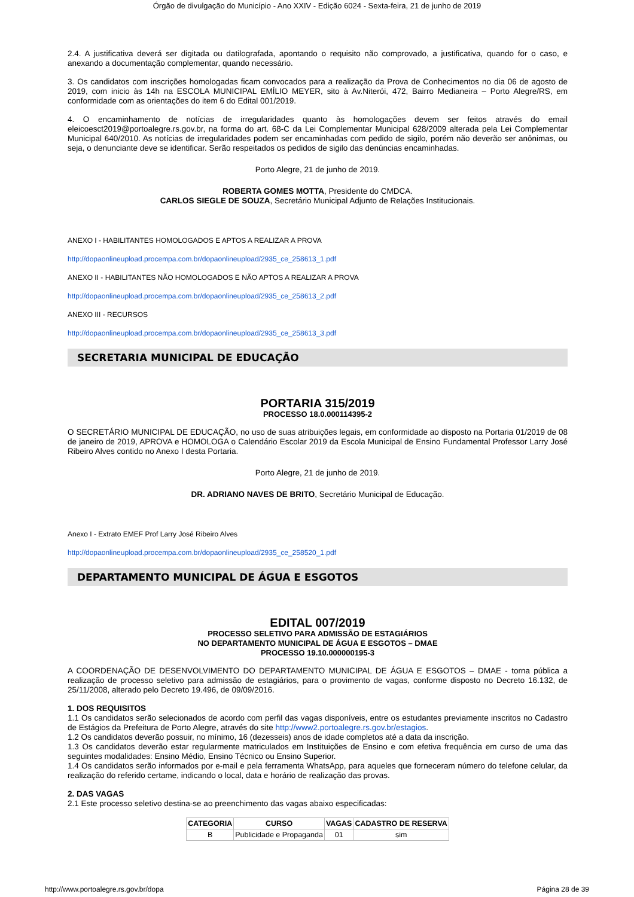Órgão de divulgação do Município - Ano XXIV - Edição 6024 - Sexta-feira, 21 de junho de 2019
2.4. A justificativa deverá ser digitada ou datilografada, apontando o requisito não comprovado, a justificativa, quando for o caso, e anexando a documentação complementar, quando necessário.
3. Os candidatos com inscrições homologadas ficam convocados para a realização da Prova de Conhecimentos no dia 06 de agosto de 2019, com inicio às 14h na ESCOLA MUNICIPAL EMÍLIO MEYER, sito à Av.Niterói, 472, Bairro Medianeira – Porto Alegre/RS, em conformidade com as orientações do item 6 do Edital 001/2019.
4. O encaminhamento de notícias de irregularidades quanto às homologações devem ser feitos através do email eleicoesct2019@portoalegre.rs.gov.br, na forma do art. 68-C da Lei Complementar Municipal 628/2009 alterada pela Lei Complementar Municipal 640/2010. As notícias de irregularidades podem ser encaminhadas com pedido de sigilo, porém não deverão ser anônimas, ou seja, o denunciante deve se identificar. Serão respeitados os pedidos de sigilo das denúncias encaminhadas.
Porto Alegre, 21 de junho de 2019.
ROBERTA GOMES MOTTA, Presidente do CMDCA.
CARLOS SIEGLE DE SOUZA, Secretário Municipal Adjunto de Relações Institucionais.
ANEXO I - HABILITANTES HOMOLOGADOS E APTOS A REALIZAR A PROVA
http://dopaonlineupload.procempa.com.br/dopaonlineupload/2935_ce_258613_1.pdf
ANEXO II - HABILITANTES NÃO HOMOLOGADOS E NÃO APTOS A REALIZAR A PROVA
http://dopaonlineupload.procempa.com.br/dopaonlineupload/2935_ce_258613_2.pdf
ANEXO III - RECURSOS
http://dopaonlineupload.procempa.com.br/dopaonlineupload/2935_ce_258613_3.pdf
SECRETARIA MUNICIPAL DE EDUCAÇÃO
PORTARIA 315/2019
PROCESSO 18.0.000114395-2
O SECRETÁRIO MUNICIPAL DE EDUCAÇÃO, no uso de suas atribuições legais, em conformidade ao disposto na Portaria 01/2019 de 08 de janeiro de 2019, APROVA e HOMOLOGA o Calendário Escolar 2019 da Escola Municipal de Ensino Fundamental Professor Larry José Ribeiro Alves contido no Anexo I desta Portaria.
Porto Alegre, 21 de junho de 2019.
DR. ADRIANO NAVES DE BRITO, Secretário Municipal de Educação.
Anexo I - Extrato EMEF Prof Larry José Ribeiro Alves
http://dopaonlineupload.procempa.com.br/dopaonlineupload/2935_ce_258520_1.pdf
DEPARTAMENTO MUNICIPAL DE ÁGUA E ESGOTOS
EDITAL 007/2019
PROCESSO SELETIVO PARA ADMISSÃO DE ESTAGIÁRIOS
NO DEPARTAMENTO MUNICIPAL DE ÁGUA E ESGOTOS – DMAE
PROCESSO 19.10.000000195-3
A COORDENAÇÃO DE DESENVOLVIMENTO DO DEPARTAMENTO MUNICIPAL DE ÁGUA E ESGOTOS – DMAE - torna pública a realização de processo seletivo para admissão de estagiários, para o provimento de vagas, conforme disposto no Decreto 16.132, de 25/11/2008, alterado pelo Decreto 19.496, de 09/09/2016.
1. DOS REQUISITOS
1.1 Os candidatos serão selecionados de acordo com perfil das vagas disponíveis, entre os estudantes previamente inscritos no Cadastro de Estágios da Prefeitura de Porto Alegre, através do site http://www2.portoalegre.rs.gov.br/estagios.
1.2 Os candidatos deverão possuir, no mínimo, 16 (dezesseis) anos de idade completos até a data da inscrição.
1.3 Os candidatos deverão estar regularmente matriculados em Instituições de Ensino e com efetiva frequência em curso de uma das seguintes modalidades: Ensino Médio, Ensino Técnico ou Ensino Superior.
1.4 Os candidatos serão informados por e-mail e pela ferramenta WhatsApp, para aqueles que forneceram número do telefone celular, da realização do referido certame, indicando o local, data e horário de realização das provas.
2. DAS VAGAS
2.1 Este processo seletivo destina-se ao preenchimento das vagas abaixo especificadas:
| CATEGORIA | CURSO | VAGAS | CADASTRO DE RESERVA |
| --- | --- | --- | --- |
| B | Publicidade e Propaganda | 01 | sim |
http://www.portoalegre.rs.gov.br/dopa Página 28 de 39